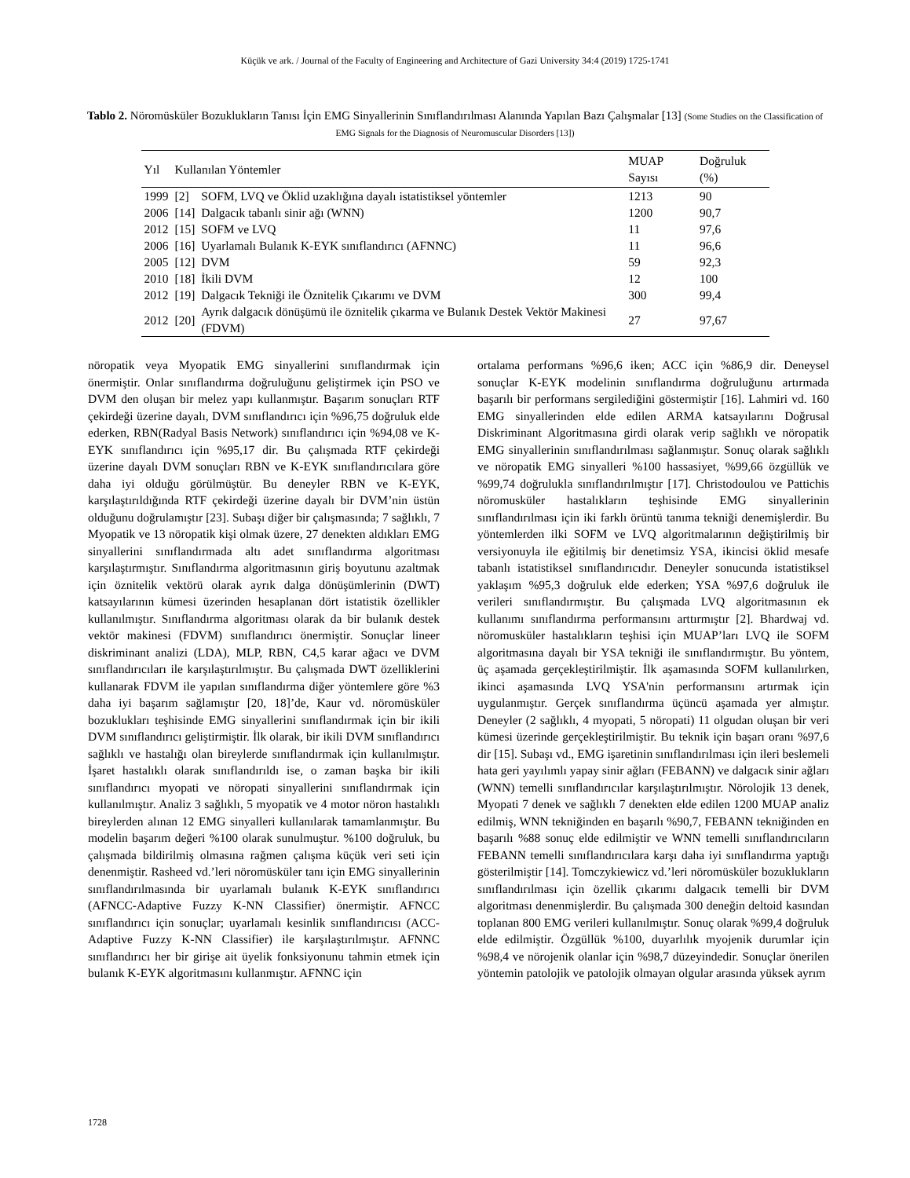Küçük ve ark. / Journal of the Faculty of Engineering and Architecture of Gazi University 34:4 (2019) 1725-1741
Tablo 2. Nöromüsküler Bozuklukların Tanısı İçin EMG Sinyallerinin Sınıflandırılması Alanında Yapılan Bazı Çalışmalar [13] (Some Studies on the Classification of EMG Signals for the Diagnosis of Neuromuscular Disorders [13])
| Yıl | Kullanılan Yöntemler | | MUAP Sayısı | Doğruluk (%) |
| --- | --- | --- | --- | --- |
| 1999 | [2] | SOFM, LVQ ve Öklid uzaklığına dayalı istatistiksel yöntemler | 1213 | 90 |
| 2006 | [14] | Dalgacık tabanlı sinir ağı (WNN) | 1200 | 90,7 |
| 2012 | [15] | SOFM ve LVQ | 11 | 97,6 |
| 2006 | [16] | Uyarlamalı Bulanık K-EYK sınıflandırıcı (AFNNC) | 11 | 96,6 |
| 2005 | [12] | DVM | 59 | 92,3 |
| 2010 | [18] | İkili DVM | 12 | 100 |
| 2012 | [19] | Dalgacık Tekniği ile Öznitelik Çıkarımı ve DVM | 300 | 99,4 |
| 2012 | [20] | Ayrık dalgacık dönüşümü ile öznitelik çıkarma ve Bulanık Destek Vektör Makinesi (FDVM) | 27 | 97,67 |
nöropatik veya Myopatik EMG sinyallerini sınıflandırmak için önermiştir. Onlar sınıflandırma doğruluğunu geliştirmek için PSO ve DVM den oluşan bir melez yapı kullanmıştır. Başarım sonuçları RTF çekirdeği üzerine dayalı, DVM sınıflandırıcı için %96,75 doğruluk elde ederken, RBN(Radyal Basis Network) sınıflandırıcı için %94,08 ve K-EYK sınıflandırıcı için %95,17 dir. Bu çalışmada RTF çekirdeği üzerine dayalı DVM sonuçları RBN ve K-EYK sınıflandırıcılara göre daha iyi olduğu görülmüştür. Bu deneyler RBN ve K-EYK, karşılaştırıldığında RTF çekirdeği üzerine dayalı bir DVM’nin üstün olduğunu doğrulamıştır [23]. Subaşı diğer bir çalışmasında; 7 sağlıklı, 7 Myopatik ve 13 nöropatik kişi olmak üzere, 27 denekten aldıkları EMG sinyallerini sınıflandırmada altı adet sınıflandırma algoritması karşılaştırmıştır. Sınıflandırma algoritmasının giriş boyutunu azaltmak için öznitelik vektörü olarak ayrık dalga dönüşümlerinin (DWT) katsayılarının kümesi üzerinden hesaplanan dört istatistik özellikler kullanılmıştır. Sınıflandırma algoritması olarak da bir bulanık destek vektör makinesi (FDVM) sınıflandırıcı önermiştir. Sonuçlar lineer diskriminant analizi (LDA), MLP, RBN, C4,5 karar ağacı ve DVM sınıflandırıcıları ile karşılaştırılmıştır. Bu çalışmada DWT özelliklerini kullanarak FDVM ile yapılan sınıflandırma diğer yöntemlere göre %3 daha iyi başarım sağlamıştır [20, 18]’de, Kaur vd. nöromüsküler bozuklukları teşhisinde EMG sinyallerini sınıflandırmak için bir ikili DVM sınıflandırıcı geliştirmiştir. İlk olarak, bir ikili DVM sınıflandırıcı sağlıklı ve hastalığı olan bireylerde sınıflandırmak için kullanılmıştır. İşaret hastalıklı olarak sınıflandırıldı ise, o zaman başka bir ikili sınıflandırıcı myopati ve nöropati sinyallerini sınıflandırmak için kullanılmıştır. Analiz 3 sağlıklı, 5 myopatik ve 4 motor nöron hastalıklı bireylerden alınan 12 EMG sinyalleri kullanılarak tamamlanmıştır. Bu modelin başarım değeri %100 olarak sunulmuştur. %100 doğruluk, bu çalışmada bildirilmiş olmasına rağmen çalışma küçük veri seti için denenmiştir. Rasheed vd.’leri nöromüsküler tanı için EMG sinyallerinin sınıflandırılmasında bir uyarlamalı bulanık K-EYK sınıflandırıcı (AFNCC-Adaptive Fuzzy K-NN Classifier) önermiştir. AFNCC sınıflandırıcı için sonuçlar; uyarlamalı kesinlik sınıflandırıcısı (ACC-Adaptive Fuzzy K-NN Classifier) ile karşılaştırılmıştır. AFNNC sınıflandırıcı her bir girişe ait üyelik fonksiyonunu tahmin etmek için bulanık K-EYK algoritmasını kullanmıştır. AFNNC için
ortalama performans %96,6 iken; ACC için %86,9 dir. Deneysel sonuçlar K-EYK modelinin sınıflandırma doğruluğunu artırmada başarılı bir performans sergilediğini göstermiştir [16]. Lahmiri vd. 160 EMG sinyallerinden elde edilen ARMA katsayılarını Doğrusal Diskriminant Algoritmasına girdi olarak verip sağlıklı ve nöropatik EMG sinyallerinin sınıflandırılması sağlanmıştır. Sonuç olarak sağlıklı ve nöropatik EMG sinyalleri %100 hassasiyet, %99,66 özgüllük ve %99,74 doğrulukla sınıflandırılmıştır [17]. Christodoulou ve Pattichis nöromusküler hastalıkların teşhisinde EMG sinyallerinin sınıflandırılması için iki farklı örüntü tanıma tekniği denemişlerdir. Bu yöntemlerden ilki SOFM ve LVQ algoritmalarının değiştirilmiş bir versiyonuyla ile eğitilmiş bir denetimsiz YSA, ikincisi öklid mesafe tabanlı istatistiksel sınıflandırıcıdır. Deneyler sonucunda istatistiksel yaklaşım %95,3 doğruluk elde ederken; YSA %97,6 doğruluk ile verileri sınıflandırmıştır. Bu çalışmada LVQ algoritmasının ek kullanımı sınıflandırma performansını arttırmıştır [2]. Bhardwaj vd. nöromusküler hastalıkların teşhisi için MUAP’ları LVQ ile SOFM algoritmasına dayalı bir YSA tekniği ile sınıflandırmıştır. Bu yöntem, üç aşamada gerçekleştirilmiştir. İlk aşamasında SOFM kullanılırken, ikinci aşamasında LVQ YSA'nin performansını artırmak için uygulanmıştır. Gerçek sınıflandırma üçüncü aşamada yer almıştır. Deneyler (2 sağlıklı, 4 myopati, 5 nöropati) 11 olgudan oluşan bir veri kümesi üzerinde gerçekleştirilmiştir. Bu teknik için başarı oranı %97,6 dir [15]. Subaşı vd., EMG işaretinin sınıflandırılması için ileri beslemeli hata geri yayılımlı yapay sinir ağları (FEBANN) ve dalgacık sinir ağları (WNN) temelli sınıflandırıcılar karşılaştırılmıştır. Nörolojik 13 denek, Myopati 7 denek ve sağlıklı 7 denekten elde edilen 1200 MUAP analiz edilmiş, WNN tekniğinden en başarılı %90,7, FEBANN tekniğinden en başarılı %88 sonuç elde edilmiştir ve WNN temelli sınıflandırıcıların FEBANN temelli sınıflandırıcılara karşı daha iyi sınıflandırma yaptığı gösterilmiştir [14]. Tomczykiewicz vd.’leri nöromüsküler bozuklukların sınıflandırılması için özellik çıkarımı dalgacık temelli bir DVM algoritması denenmişlerdir. Bu çalışmada 300 deneğin deltoid kasından toplanan 800 EMG verileri kullanılmıştır. Sonuç olarak %99,4 doğruluk elde edilmiştir. Özgüllük %100, duyarlılık myojenik durumlar için %98,4 ve nörojenik olanlar için %98,7 düzeyindedir. Sonuçlar önerilen yöntemin patolojik ve patolojik olmayan olgular arasında yüksek ayrım
1728